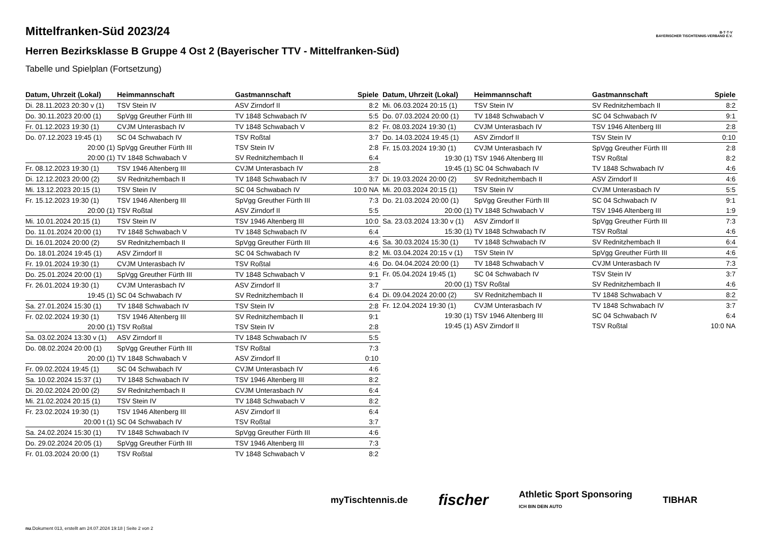B·T·T·V
BAYERISCHER TISCHTENNIS-VERBAND E.V.
Mittelfranken-Süd 2023/24
Herren Bezirksklasse B Gruppe 4 Ost 2 (Bayerischer TTV - Mittelfranken-Süd)
Tabelle und Spielplan (Fortsetzung)
| Datum, Uhrzeit (Lokal) | Heimmannschaft | Gastmannschaft | Spiele |
| --- | --- | --- | --- |
| Di. 28.11.2023 20:30 v (1) | TSV Stein IV | ASV Zirndorf II | 8:2 |
| Do. 30.11.2023 20:00 (1) | SpVgg Greuther Fürth III | TV 1848 Schwabach IV | 5:5 |
| Fr. 01.12.2023 19:30 (1) | CVJM Unterasbach IV | TV 1848 Schwabach V | 8:2 |
| Do. 07.12.2023 19:45 (1) | SC 04 Schwabach IV | TSV Roßtal | 3:7 |
| 20:00 (1) | SpVgg Greuther Fürth III | TSV Stein IV | 2:8 |
| 20:00 (1) | TV 1848 Schwabach V | SV Rednitzhembach II | 6:4 |
| Fr. 08.12.2023 19:30 (1) | TSV 1946 Altenberg III | CVJM Unterasbach IV | 2:8 |
| Di. 12.12.2023 20:00 (2) | SV Rednitzhembach II | TV 1848 Schwabach IV | 3:7 |
| Mi. 13.12.2023 20:15 (1) | TSV Stein IV | SC 04 Schwabach IV | 10:0 NA |
| Fr. 15.12.2023 19:30 (1) | TSV 1946 Altenberg III | SpVgg Greuther Fürth III | 7:3 |
| 20:00 (1) | TSV Roßtal | ASV Zirndorf II | 5:5 |
| Mi. 10.01.2024 20:15 (1) | TSV Stein IV | TSV 1946 Altenberg III | 10:0 |
| Do. 11.01.2024 20:00 (1) | TV 1848 Schwabach V | TV 1848 Schwabach IV | 6:4 |
| Di. 16.01.2024 20:00 (2) | SV Rednitzhembach II | SpVgg Greuther Fürth III | 4:6 |
| Do. 18.01.2024 19:45 (1) | ASV Zirndorf II | SC 04 Schwabach IV | 8:2 |
| Fr. 19.01.2024 19:30 (1) | CVJM Unterasbach IV | TSV Roßtal | 4:6 |
| Do. 25.01.2024 20:00 (1) | SpVgg Greuther Fürth III | TV 1848 Schwabach V | 9:1 |
| Fr. 26.01.2024 19:30 (1) | CVJM Unterasbach IV | ASV Zirndorf II | 3:7 |
| 19:45 (1) | SC 04 Schwabach IV | SV Rednitzhembach II | 6:4 |
| Sa. 27.01.2024 15:30 (1) | TV 1848 Schwabach IV | TSV Stein IV | 2:8 |
| Fr. 02.02.2024 19:30 (1) | TSV 1946 Altenberg III | SV Rednitzhembach II | 9:1 |
| 20:00 (1) | TSV Roßtal | TSV Stein IV | 2:8 |
| Sa. 03.02.2024 13:30 v (1) | ASV Zirndorf II | TV 1848 Schwabach IV | 5:5 |
| Do. 08.02.2024 20:00 (1) | SpVgg Greuther Fürth III | TSV Roßtal | 7:3 |
| 20:00 (1) | TV 1848 Schwabach V | ASV Zirndorf II | 0:10 |
| Fr. 09.02.2024 19:45 (1) | SC 04 Schwabach IV | CVJM Unterasbach IV | 4:6 |
| Sa. 10.02.2024 15:37 (1) | TV 1848 Schwabach IV | TSV 1946 Altenberg III | 8:2 |
| Di. 20.02.2024 20:00 (2) | SV Rednitzhembach II | CVJM Unterasbach IV | 6:4 |
| Mi. 21.02.2024 20:15 (1) | TSV Stein IV | TV 1848 Schwabach V | 8:2 |
| Fr. 23.02.2024 19:30 (1) | TSV 1946 Altenberg III | ASV Zirndorf II | 6:4 |
| 20:00 t (1) | SC 04 Schwabach IV | TSV Roßtal | 3:7 |
| Sa. 24.02.2024 15:30 (1) | TV 1848 Schwabach IV | SpVgg Greuther Fürth III | 4:6 |
| Do. 29.02.2024 20:05 (1) | SpVgg Greuther Fürth III | TSV 1946 Altenberg III | 7:3 |
| Fr. 01.03.2024 20:00 (1) | TSV Roßtal | TV 1848 Schwabach V | 8:2 |
| Datum, Uhrzeit (Lokal) | Heimmannschaft | Gastmannschaft | Spiele |
| --- | --- | --- | --- |
| Mi. 06.03.2024 20:15 (1) | TSV Stein IV | SV Rednitzhembach II | 8:2 |
| Do. 07.03.2024 20:00 (1) | TV 1848 Schwabach V | SC 04 Schwabach IV | 9:1 |
| Fr. 08.03.2024 19:30 (1) | CVJM Unterasbach IV | TSV 1946 Altenberg III | 2:8 |
| Do. 14.03.2024 19:45 (1) | ASV Zirndorf II | TSV Stein IV | 0:10 |
| Fr. 15.03.2024 19:30 (1) | CVJM Unterasbach IV | SpVgg Greuther Fürth III | 2:8 |
| 19:30 (1) | TSV 1946 Altenberg III | TSV Roßtal | 8:2 |
| 19:45 (1) | SC 04 Schwabach IV | TV 1848 Schwabach IV | 4:6 |
| Di. 19.03.2024 20:00 (2) | SV Rednitzhembach II | ASV Zirndorf II | 4:6 |
| Mi. 20.03.2024 20:15 (1) | TSV Stein IV | CVJM Unterasbach IV | 5:5 |
| Do. 21.03.2024 20:00 (1) | SpVgg Greuther Fürth III | SC 04 Schwabach IV | 9:1 |
| 20:00 (1) | TV 1848 Schwabach V | TSV 1946 Altenberg III | 1:9 |
| Sa. 23.03.2024 13:30 v (1) | ASV Zirndorf II | SpVgg Greuther Fürth III | 7:3 |
| 15:30 (1) | TV 1848 Schwabach IV | TSV Roßtal | 4:6 |
| Sa. 30.03.2024 15:30 (1) | TV 1848 Schwabach IV | SV Rednitzhembach II | 6:4 |
| Mi. 03.04.2024 20:15 v (1) | TSV Stein IV | SpVgg Greuther Fürth III | 4:6 |
| Do. 04.04.2024 20:00 (1) | TV 1848 Schwabach V | CVJM Unterasbach IV | 7:3 |
| Fr. 05.04.2024 19:45 (1) | SC 04 Schwabach IV | TSV Stein IV | 3:7 |
| 20:00 (1) | TSV Roßtal | SV Rednitzhembach II | 4:6 |
| Di. 09.04.2024 20:00 (2) | SV Rednitzhembach II | TV 1848 Schwabach V | 8:2 |
| Fr. 12.04.2024 19:30 (1) | CVJM Unterasbach IV | TV 1848 Schwabach IV | 3:7 |
| 19:30 (1) | TSV 1946 Altenberg III | SC 04 Schwabach IV | 6:4 |
| 19:45 (1) | ASV Zirndorf II | TSV Roßtal | 10:0 NA |
myTischtennis.de fischer Athletic Sport Sponsoring
ICH BIN DEIN AUTO TIBHAR
nu.Dokument 013, erstellt am 24.07.2024 19:18 | Seite 2 von 2